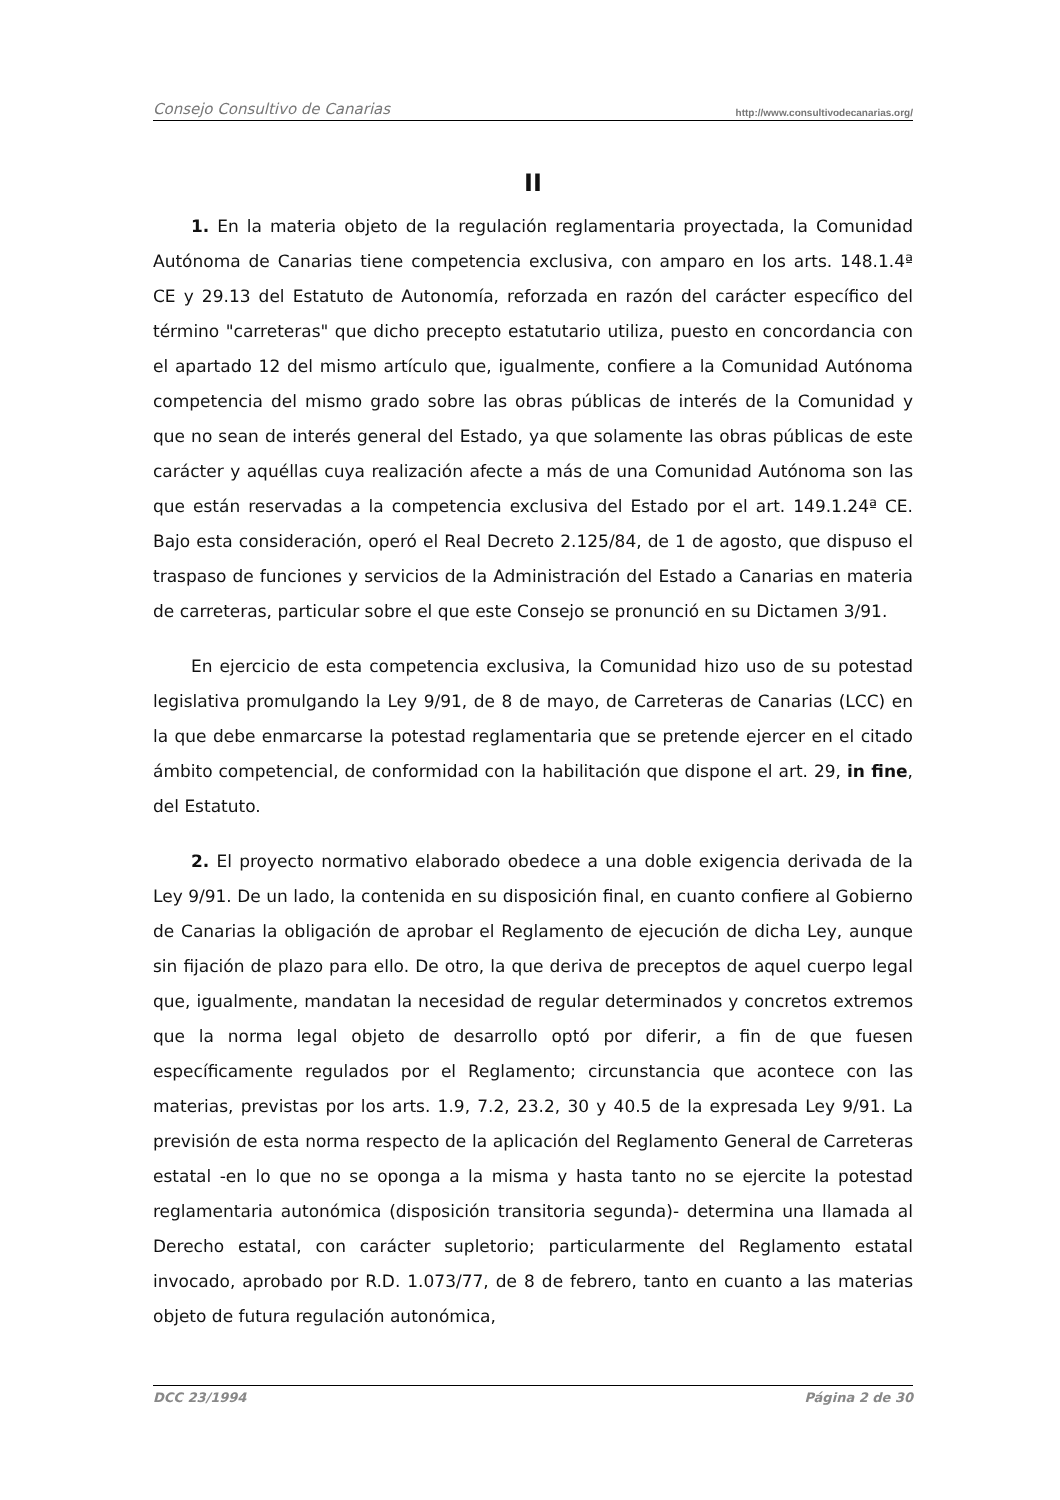Consejo Consultivo de Canarias http://www.consultivodecanarias.org/
II
1. En la materia objeto de la regulación reglamentaria proyectada, la Comunidad Autónoma de Canarias tiene competencia exclusiva, con amparo en los arts. 148.1.4ª CE y 29.13 del Estatuto de Autonomía, reforzada en razón del carácter específico del término "carreteras" que dicho precepto estatutario utiliza, puesto en concordancia con el apartado 12 del mismo artículo que, igualmente, confiere a la Comunidad Autónoma competencia del mismo grado sobre las obras públicas de interés de la Comunidad y que no sean de interés general del Estado, ya que solamente las obras públicas de este carácter y aquéllas cuya realización afecte a más de una Comunidad Autónoma son las que están reservadas a la competencia exclusiva del Estado por el art. 149.1.24ª CE. Bajo esta consideración, operó el Real Decreto 2.125/84, de 1 de agosto, que dispuso el traspaso de funciones y servicios de la Administración del Estado a Canarias en materia de carreteras, particular sobre el que este Consejo se pronunció en su Dictamen 3/91.
En ejercicio de esta competencia exclusiva, la Comunidad hizo uso de su potestad legislativa promulgando la Ley 9/91, de 8 de mayo, de Carreteras de Canarias (LCC) en la que debe enmarcarse la potestad reglamentaria que se pretende ejercer en el citado ámbito competencial, de conformidad con la habilitación que dispone el art. 29, in fine, del Estatuto.
2. El proyecto normativo elaborado obedece a una doble exigencia derivada de la Ley 9/91. De un lado, la contenida en su disposición final, en cuanto confiere al Gobierno de Canarias la obligación de aprobar el Reglamento de ejecución de dicha Ley, aunque sin fijación de plazo para ello. De otro, la que deriva de preceptos de aquel cuerpo legal que, igualmente, mandatan la necesidad de regular determinados y concretos extremos que la norma legal objeto de desarrollo optó por diferir, a fin de que fuesen específicamente regulados por el Reglamento; circunstancia que acontece con las materias, previstas por los arts. 1.9, 7.2, 23.2, 30 y 40.5 de la expresada Ley 9/91. La previsión de esta norma respecto de la aplicación del Reglamento General de Carreteras estatal -en lo que no se oponga a la misma y hasta tanto no se ejercite la potestad reglamentaria autonómica (disposición transitoria segunda)- determina una llamada al Derecho estatal, con carácter supletorio; particularmente del Reglamento estatal invocado, aprobado por R.D. 1.073/77, de 8 de febrero, tanto en cuanto a las materias objeto de futura regulación autonómica,
DCC 23/1994 Página 2 de 30